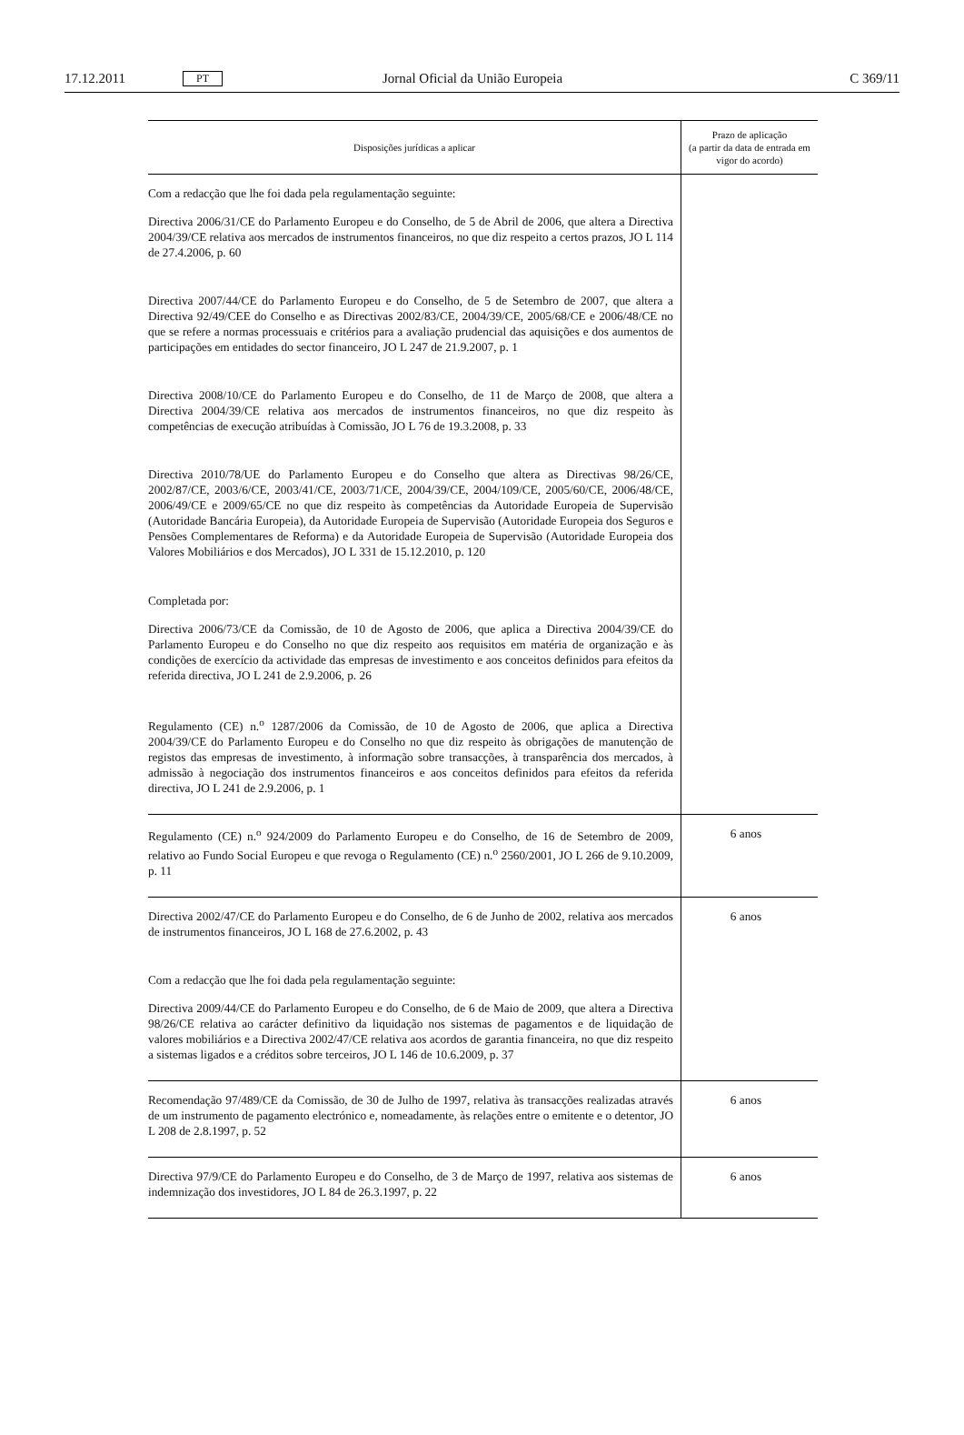17.12.2011 PT Jornal Oficial da União Europeia C 369/11
| Disposições jurídicas a aplicar | Prazo de aplicação (a partir da data de entrada em vigor do acordo) |
| --- | --- |
| Com a redacção que lhe foi dada pela regulamentação seguinte: Directiva 2006/31/CE do Parlamento Europeu e do Conselho, de 5 de Abril de 2006, que altera a Directiva 2004/39/CE relativa aos mercados de instrumentos financeiros, no que diz respeito a certos prazos, JO L 114 de 27.4.2006, p. 60 Directiva 2007/44/CE do Parlamento Europeu e do Conselho, de 5 de Setembro de 2007, que altera a Directiva 92/49/CEE do Conselho e as Directivas 2002/83/CE, 2004/39/CE, 2005/68/CE e 2006/48/CE no que se refere a normas processuais e critérios para a avaliação prudencial das aquisições e dos aumentos de participações em entidades do sector financeiro, JO L 247 de 21.9.2007, p. 1 Directiva 2008/10/CE do Parlamento Europeu e do Conselho, de 11 de Março de 2008, que altera a Directiva 2004/39/CE relativa aos mercados de instrumentos financeiros, no que diz respeito às competências de execução atribuídas à Comissão, JO L 76 de 19.3.2008, p. 33 Directiva 2010/78/UE do Parlamento Europeu e do Conselho que altera as Directivas 98/26/CE, 2002/87/CE, 2003/6/CE, 2003/41/CE, 2003/71/CE, 2004/39/CE, 2004/109/CE, 2005/60/CE, 2006/48/CE, 2006/49/CE e 2009/65/CE no que diz respeito às competências da Autoridade Europeia de Supervisão (Autoridade Bancária Europeia), da Autoridade Europeia de Supervisão (Autoridade Europeia dos Seguros e Pensões Complementares de Reforma) e da Autoridade Europeia de Supervisão (Autoridade Europeia dos Valores Mobiliários e dos Mercados), JO L 331 de 15.12.2010, p. 120 Completada por: Directiva 2006/73/CE da Comissão, de 10 de Agosto de 2006, que aplica a Directiva 2004/39/CE do Parlamento Europeu e do Conselho no que diz respeito aos requisitos em matéria de organização e às condições de exercício da actividade das empresas de investimento e aos conceitos definidos para efeitos da referida directiva, JO L 241 de 2.9.2006, p. 26 Regulamento (CE) n.<sup>o</sup> 1287/2006 da Comissão, de 10 de Agosto de 2006, que aplica a Directiva 2004/39/CE do Parlamento Europeu e do Conselho no que diz respeito às obrigações de manutenção de registos das empresas de investimento, à informação sobre transacções, à transparência dos mercados, à admissão à negociação dos instrumentos financeiros e aos conceitos definidos para efeitos da referida directiva, JO L 241 de 2.9.2006, p. 1 | |
| Regulamento (CE) n.<sup>o</sup> 924/2009 do Parlamento Europeu e do Conselho, de 16 de Setembro de 2009, relativo ao Fundo Social Europeu e que revoga o Regulamento (CE) n.<sup>o</sup> 2560/2001, JO L 266 de 9.10.2009, p. 11 | 6 anos |
| Directiva 2002/47/CE do Parlamento Europeu e do Conselho, de 6 de Junho de 2002, relativa aos mercados de instrumentos financeiros, JO L 168 de 27.6.2002, p. 43 Com a redacção que lhe foi dada pela regulamentação seguinte: Directiva 2009/44/CE do Parlamento Europeu e do Conselho, de 6 de Maio de 2009, que altera a Directiva 98/26/CE relativa ao carácter definitivo da liquidação nos sistemas de pagamentos e de liquidação de valores mobiliários e a Directiva 2002/47/CE relativa aos acordos de garantia financeira, no que diz respeito a sistemas ligados e a créditos sobre terceiros, JO L 146 de 10.6.2009, p. 37 | 6 anos |
| Recomendação 97/489/CE da Comissão, de 30 de Julho de 1997, relativa às transacções realizadas através de um instrumento de pagamento electrónico e, nomeadamente, às relações entre o emitente e o detentor, JO L 208 de 2.8.1997, p. 52 | 6 anos |
| Directiva 97/9/CE do Parlamento Europeu e do Conselho, de 3 de Março de 1997, relativa aos sistemas de indemnização dos investidores, JO L 84 de 26.3.1997, p. 22 | 6 anos |